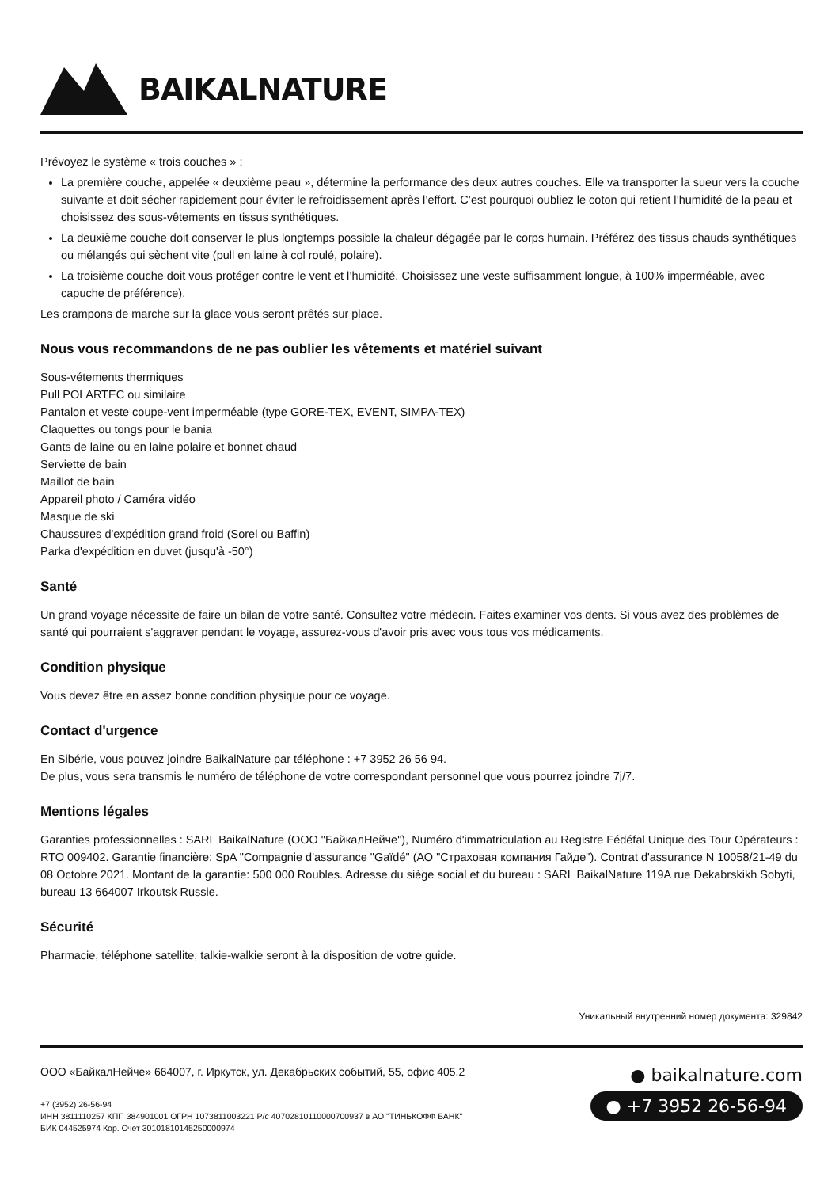BAIKALNATURE
Prévoyez le système « trois couches » :
La première couche, appelée « deuxième peau », détermine la performance des deux autres couches. Elle va transporter la sueur vers la couche suivante et doit sécher rapidement pour éviter le refroidissement après l’effort. C’est pourquoi oubliez le coton qui retient l’humidité de la peau et choisissez des sous-vêtements en tissus synthétiques.
La deuxième couche doit conserver le plus longtemps possible la chaleur dégagée par le corps humain. Préférez des tissus chauds synthétiques ou mélangés qui sèchent vite (pull en laine à col roulé, polaire).
La troisième couche doit vous protéger contre le vent et l’humidité. Choisissez une veste suffisamment longue, à 100% imperméable, avec capuche de préférence).
Les crampons de marche sur la glace vous seront prêtés sur place.
Nous vous recommandons de ne pas oublier les vêtements et matériel suivant
Sous-vétements thermiques
Pull POLARTEC ou similaire
Pantalon et veste coupe-vent imperméable (type GORE-TEX, EVENT, SIMPA-TEX)
Claquettes ou tongs pour le bania
Gants de laine ou en laine polaire et bonnet chaud
Serviette de bain
Maillot de bain
Appareil photo / Caméra vidéo
Masque de ski
Chaussures d'expédition grand froid (Sorel ou Baffin)
Parka d'expédition en duvet (jusqu'à -50°)
Santé
Un grand voyage nécessite de faire un bilan de votre santé. Consultez votre médecin. Faites examiner vos dents. Si vous avez des problèmes de santé qui pourraient s'aggraver pendant le voyage, assurez-vous d'avoir pris avec vous tous vos médicaments.
Condition physique
Vous devez être en assez bonne condition physique pour ce voyage.
Contact d'urgence
En Sibérie, vous pouvez joindre BaikalNature par téléphone : +7 3952 26 56 94.
De plus, vous sera transmis le numéro de téléphone de votre correspondant personnel que vous pourrez joindre 7j/7.
Mentions légales
Garanties professionnelles : SARL BaikalNature (ООО "БайкалНейче"), Numéro d'immatriculation au Registre Fédéfal Unique des Tour Opérateurs : RTO 009402. Garantie financière: SpA "Compagnie d'assurance "Gaïdé" (АО "Страховая компания Гайде"). Contrat d'assurance N 10058/21-49 du 08 Octobre 2021. Montant de la garantie: 500 000 Roubles. Adresse du siège social et du bureau : SARL BaikalNature 119A rue Dekabrskikh Sobyti, bureau 13 664007 Irkoutsk Russie.
Sécurité
Pharmacie, téléphone satellite, talkie-walkie seront à la disposition de votre guide.
Уникальный внутренний номер документа: 329842
ООО «БайкалНейче» 664007, г. Иркутск, ул. Декабрьских событий, 55, офис 405.2
+7 (3952) 26-56-94
ИНН 3811110257 КПП 384901001 ОГРН 1073811003221 Р/с 40702810110000700937 в АО "ТИНЬКОФФ БАНК"
БИК 044525974 Кор. Счет 30101810145250000974
● baikalnature.com
● +7 3952 26-56-94